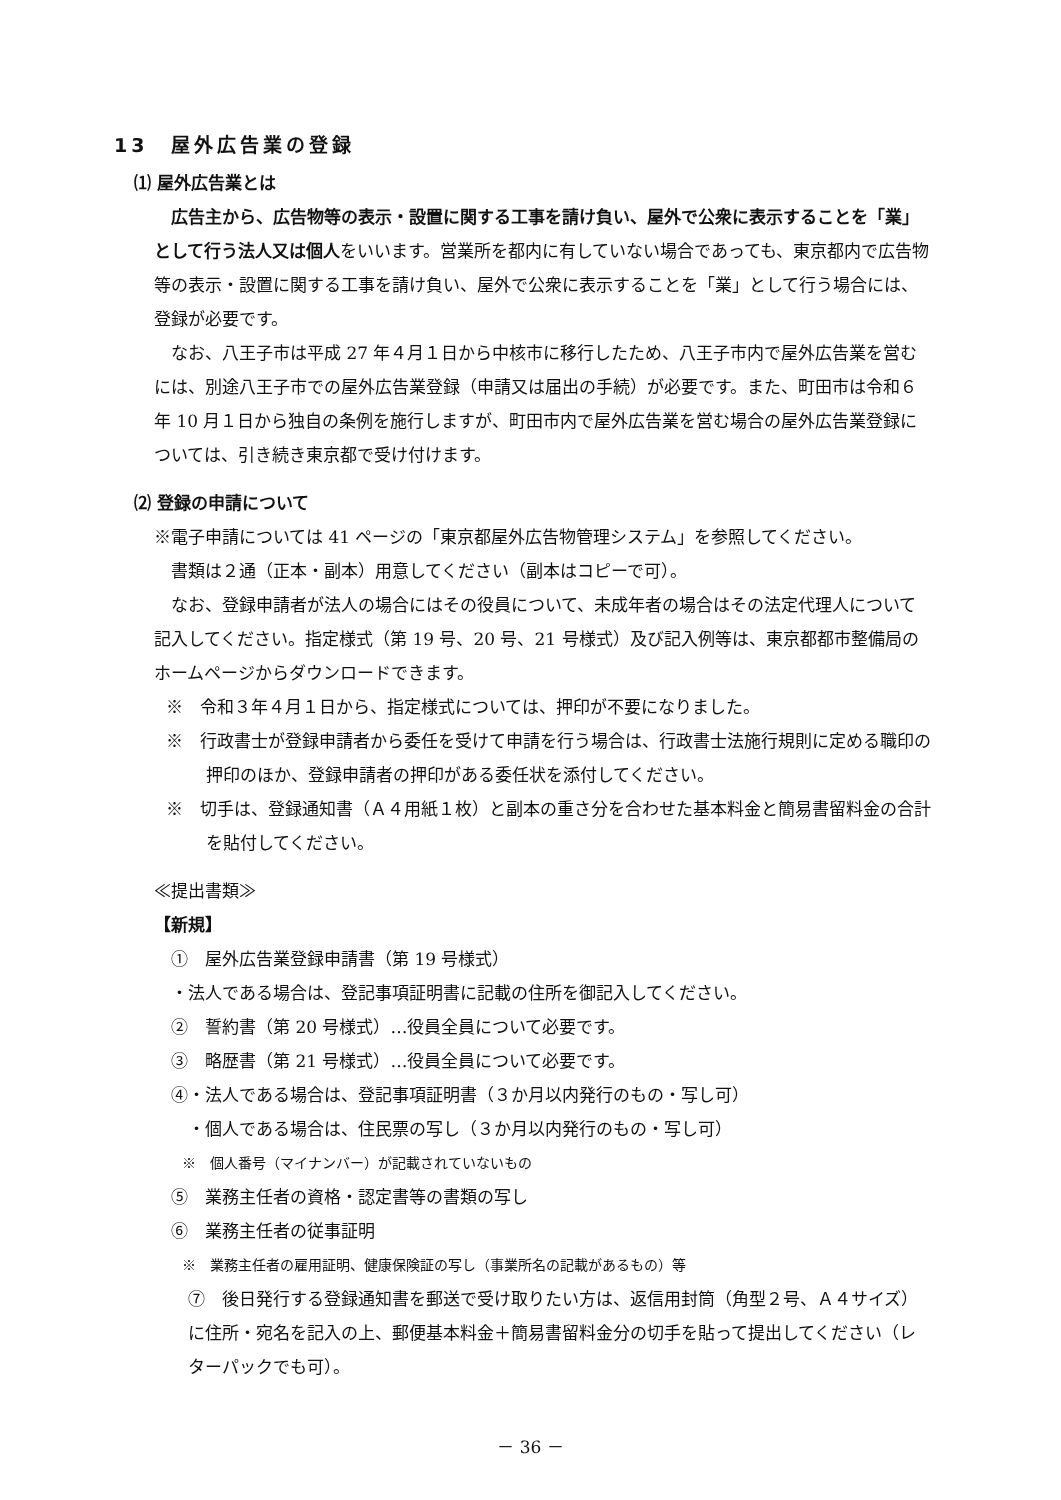13　屋外広告業の登録
⑴ 屋外広告業とは
広告主から、広告物等の表示・設置に関する工事を請け負い、屋外で公衆に表示することを「業」として行う法人又は個人をいいます。営業所を都内に有していない場合であっても、東京都内で広告物等の表示・設置に関する工事を請け負い、屋外で公衆に表示することを「業」として行う場合には、登録が必要です。
なお、八王子市は平成 27 年４月１日から中核市に移行したため、八王子市内で屋外広告業を営むには、別途八王子市での屋外広告業登録（申請又は届出の手続）が必要です。また、町田市は令和６年 10 月１日から独自の条例を施行しますが、町田市内で屋外広告業を営む場合の屋外広告業登録については、引き続き東京都で受け付けます。
⑵ 登録の申請について
※電子申請については 41 ページの「東京都屋外広告物管理システム」を参照してください。
書類は２通（正本・副本）用意してください（副本はコピーで可）。
なお、登録申請者が法人の場合にはその役員について、未成年者の場合はその法定代理人について記入してください。指定様式（第 19 号、20 号、21 号様式）及び記入例等は、東京都都市整備局のホームページからダウンロードできます。
※　令和３年４月１日から、指定様式については、押印が不要になりました。
※　行政書士が登録申請者から委任を受けて申請を行う場合は、行政書士法施行規則に定める職印の押印のほか、登録申請者の押印がある委任状を添付してください。
※　切手は、登録通知書（Ａ４用紙１枚）と副本の重さ分を合わせた基本料金と簡易書留料金の合計を貼付してください。
≪提出書類≫
【新規】
　①　屋外広告業登録申請書（第 19 号様式）
　・法人である場合は、登記事項証明書に記載の住所を御記入してください。
　②　誓約書（第 20 号様式）…役員全員について必要です。
　③　略歴書（第 21 号様式）…役員全員について必要です。
　④・法人である場合は、登記事項証明書（３か月以内発行のもの・写し可）
　　・個人である場合は、住民票の写し（３か月以内発行のもの・写し可）
　　※　個人番号（マイナンバー）が記載されていないもの
　⑤　業務主任者の資格・認定書等の書類の写し
　⑥　業務主任者の従事証明
　　※　業務主任者の雇用証明、健康保険証の写し（事業所名の記載があるもの）等
　⑦　後日発行する登録通知書を郵送で受け取りたい方は、返信用封筒（角型２号、Ａ４サイズ）に住所・宛名を記入の上、郵便基本料金＋簡易書留料金分の切手を貼って提出してください（レターパックでも可）。
－ 36 －